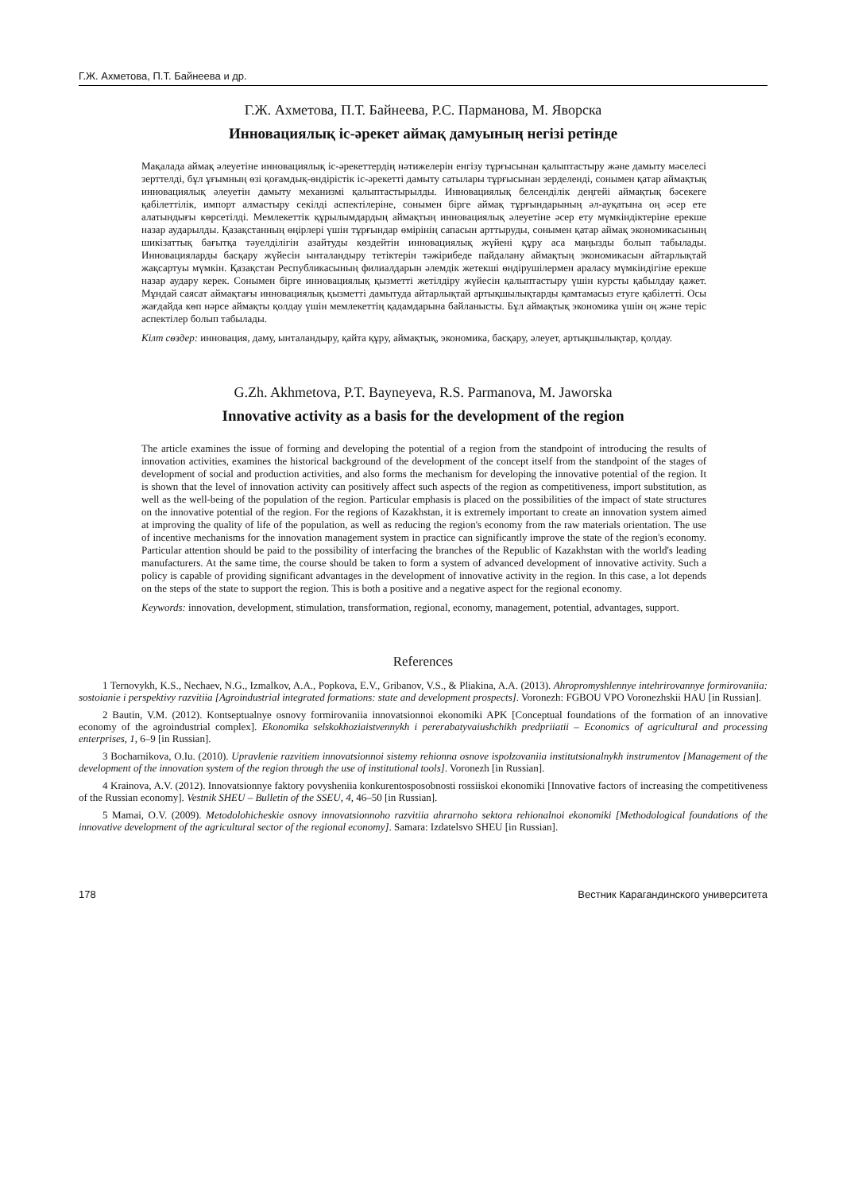Г.Ж. Ахметова, П.Т. Байнеева и др.
Г.Ж. Ахметова, П.Т. Байнеева, Р.С. Парманова, М. Яворска
Инновациялық іс-әрекет аймақ дамуының негізі ретінде
Мақалада аймақ әлеуетіне инновациялық іс-әрекеттердің нәтижелерін енгізу тұрғысынан қалыптастыру және дамыту мәселесі зерттелді, бұл ұғымның өзі қоғамдық-өндірістік іс-әрекетті дамыту сатылары тұрғысынан зерделенді, сонымен қатар аймақтық инновациялық әлеуетін дамыту механизмі қалыптастырылды. Инновациялық белсенділік деңгейі аймақтық бәсекеге қабілеттілік, импорт алмастыру секілді аспектілеріне, сонымен бірге аймақ тұрғындарының әл-ауқатына оң әсер ете алатындығы көрсетілді. Мемлекеттік құрылымдардың аймақтың инновациялық әлеуетіне әсер ету мүмкіндіктеріне ерекше назар аударылды. Қазақстанның өңірлері үшін тұрғындар өмірінің сапасын арттыруды, сонымен қатар аймақ экономикасының шикізаттық бағытқа тәуелділігін азайтуды көздейтін инновациялық жүйені құру аса маңызды болып табылады. Инновацияларды басқару жүйесін ынталандыру тетіктерін тәжірибеде пайдалану аймақтың экономикасын айтарлықтай жақсартуы мүмкін. Қазақстан Республикасының филиалдарын әлемдік жетекші өндірушілермен араласу мүмкіндігіне ерекше назар аудару керек. Сонымен бірге инновациялық қызметті жетілдіру жүйесін қалыптастыру үшін курсты қабылдау қажет. Мұндай саясат аймақтағы инновациялық қызметті дамытуда айтарлықтай артықшылықтарды қамтамасыз етуге қабілетті. Осы жағдайда көп нәрсе аймақты қолдау үшін мемлекеттің қадамдарына байланысты. Бұл аймақтық экономика үшін оң және теріс аспектілер болып табылады.
Кілт сөздер: инновация, даму, ынталандыру, қайта құру, аймақтық, экономика, басқару, әлеует, артықшылықтар, қолдау.
G.Zh. Akhmetova, P.T. Bayneyeva, R.S. Parmanova, M. Jaworska
Innovative activity as a basis for the development of the region
The article examines the issue of forming and developing the potential of a region from the standpoint of introducing the results of innovation activities, examines the historical background of the development of the concept itself from the standpoint of the stages of development of social and production activities, and also forms the mechanism for developing the innovative potential of the region. It is shown that the level of innovation activity can positively affect such aspects of the region as competitiveness, import substitution, as well as the well-being of the population of the region. Particular emphasis is placed on the possibilities of the impact of state structures on the innovative potential of the region. For the regions of Kazakhstan, it is extremely important to create an innovation system aimed at improving the quality of life of the population, as well as reducing the region's economy from the raw materials orientation. The use of incentive mechanisms for the innovation management system in practice can significantly improve the state of the region's economy. Particular attention should be paid to the possibility of interfacing the branches of the Republic of Kazakhstan with the world's leading manufacturers. At the same time, the course should be taken to form a system of advanced development of innovative activity. Such a policy is capable of providing significant advantages in the development of innovative activity in the region. In this case, a lot depends on the steps of the state to support the region. This is both a positive and a negative aspect for the regional economy.
Keywords: innovation, development, stimulation, transformation, regional, economy, management, potential, advantages, support.
References
1 Ternovykh, K.S., Nechaev, N.G., Izmalkov, A.A., Popkova, E.V., Gribanov, V.S., & Pliakina, A.A. (2013). Ahropromyshlennye intehrirovannye formirovaniia: sostoianie i perspektivy razvitiia [Agroindustrial integrated formations: state and development prospects]. Voronezh: FGBOU VPO Voronezhskii HAU [in Russian].
2 Bautin, V.M. (2012). Kontseptualnye osnovy formirovaniia innovatsionnoi ekonomiki APK [Conceptual foundations of the formation of an innovative economy of the agroindustrial complex]. Ekonomika selskokhoziaistvennykh i pererabatyvaiushchikh predpriiatii – Economics of agricultural and processing enterprises, 1, 6–9 [in Russian].
3 Bocharnikova, O.Iu. (2010). Upravlenie razvitiem innovatsionnoi sistemy rehionna osnove ispolzovaniia institutsionalnykh instrumentov [Management of the development of the innovation system of the region through the use of institutional tools]. Voronezh [in Russian].
4 Krainova, A.V. (2012). Innovatsionnye faktory povysheniia konkurentosposobnosti rossiiskoi ekonomiki [Innovative factors of increasing the competitiveness of the Russian economy]. Vestnik SHEU – Bulletin of the SSEU, 4, 46–50 [in Russian].
5 Mamai, O.V. (2009). Metodolohicheskie osnovy innovatsionnoho razvitiia ahrarnoho sektora rehionalnoi ekonomiki [Methodological foundations of the innovative development of the agricultural sector of the regional economy]. Samara: Izdatelsvo SHEU [in Russian].
178 Вестник Карагандинского университета